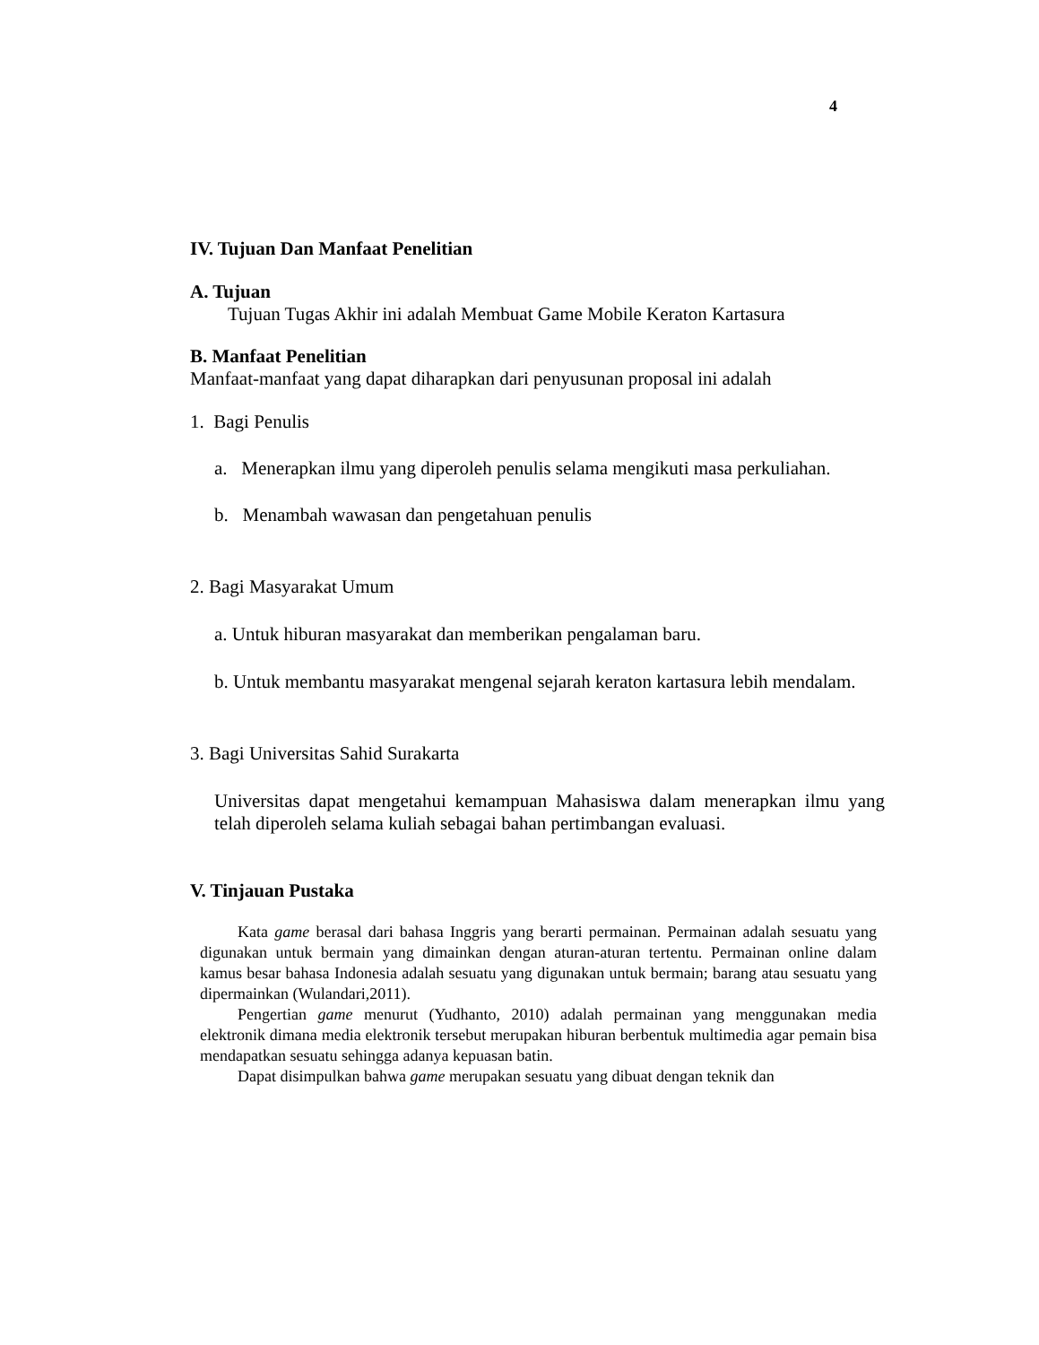4
IV. Tujuan Dan Manfaat Penelitian
A. Tujuan
Tujuan Tugas Akhir ini adalah Membuat Game Mobile Keraton Kartasura
B. Manfaat Penelitian
Manfaat-manfaat yang dapat diharapkan dari penyusunan proposal ini adalah
1. Bagi Penulis
a. Menerapkan ilmu yang diperoleh penulis selama mengikuti masa perkuliahan.
b. Menambah wawasan dan pengetahuan penulis
2. Bagi Masyarakat Umum
a. Untuk hiburan masyarakat dan memberikan pengalaman baru.
b. Untuk membantu masyarakat mengenal sejarah keraton kartasura lebih mendalam.
3. Bagi Universitas Sahid Surakarta
Universitas dapat mengetahui kemampuan Mahasiswa dalam menerapkan ilmu yang telah diperoleh selama kuliah sebagai bahan pertimbangan evaluasi.
V. Tinjauan Pustaka
Kata game berasal dari bahasa Inggris yang berarti permainan. Permainan adalah sesuatu yang digunakan untuk bermain yang dimainkan dengan aturan-aturan tertentu. Permainan online dalam kamus besar bahasa Indonesia adalah sesuatu yang digunakan untuk bermain; barang atau sesuatu yang dipermainkan (Wulandari,2011).
Pengertian game menurut (Yudhanto, 2010) adalah permainan yang menggunakan media elektronik dimana media elektronik tersebut merupakan hiburan berbentuk multimedia agar pemain bisa mendapatkan sesuatu sehingga adanya kepuasan batin.
Dapat disimpulkan bahwa game merupakan sesuatu yang dibuat dengan teknik dan